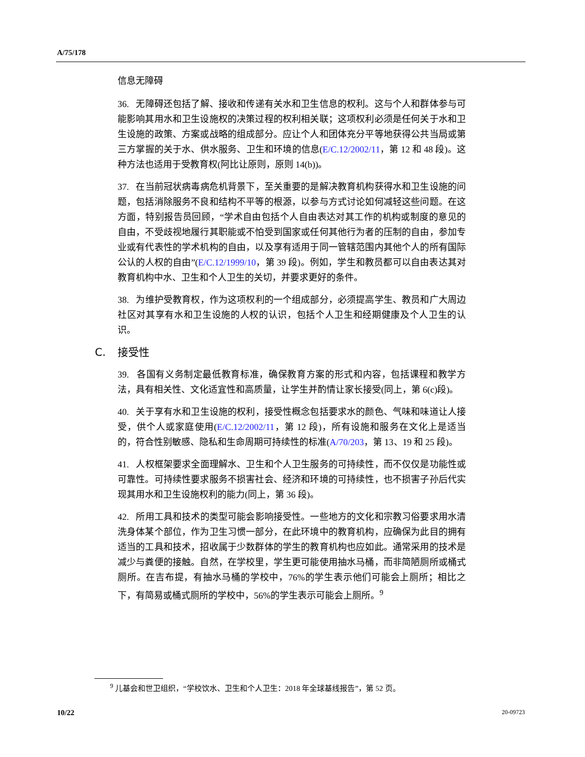A/75/178
信息无障碍
36. 无障碍还包括了解、接收和传递有关水和卫生信息的权利。这与个人和群体参与可能影响其用水和卫生设施权的决策过程的权利相关联；这项权利必须是任何关于水和卫生设施的政策、方案或战略的组成部分。应让个人和团体充分平等地获得公共当局或第三方掌握的关于水、供水服务、卫生和环境的信息(E/C.12/2002/11，第 12 和 48 段)。这种方法也适用于受教育权(阿比让原则，原则 14(b))。
37. 在当前冠状病毒病危机背景下，至关重要的是解决教育机构获得水和卫生设施的问题，包括消除服务不良和结构不平等的根源，以参与方式讨论如何减轻这些问题。在这方面，特别报告员回顾，“学术自由包括个人自由表达对其工作的机构或制度的意见的自由，不受歧视地履行其职能或不怕受到国家或任何其他行为者的压制的自由，参加专业或有代表性的学术机构的自由，以及享有适用于同一管辖范围内其他个人的所有国际公认的人权的自由”(E/C.12/1999/10，第 39 段)。例如，学生和教员都可以自由表达其对教育机构中水、卫生和个人卫生的关切，并要求更好的条件。
38. 为维护受教育权，作为这项权利的一个组成部分，必须提高学生、教员和广大周边社区对其享有水和卫生设施的人权的认识，包括个人卫生和经期健康及个人卫生的认识。
C. 接受性
39. 各国有义务制定最低教育标准，确保教育方案的形式和内容，包括课程和教学方法，具有相关性、文化适宜性和高质量，让学生并酌情让家长接受(同上，第 6(c)段)。
40. 关于享有水和卫生设施的权利，接受性概念包括要求水的颜色、气味和味道让人接受，供个人或家庭使用(E/C.12/2002/11，第 12 段)，所有设施和服务在文化上是适当的，符合性别敏感、隐私和生命周期可持续性的标准(A/70/203，第 13、19 和 25 段)。
41. 人权框架要求全面理解水、卫生和个人卫生服务的可持续性，而不仅仅是功能性或可靠性。可持续性要求服务不损害社会、经济和环境的可持续性，也不损害子孙后代实现其用水和卫生设施权利的能力(同上，第 36 段)。
42. 所用工具和技术的类型可能会影响接受性。一些地方的文化和宗教习俗要求用水清洗身体某个部位，作为卫生习惯一部分，在此环境中的教育机构，应确保为此目的拥有适当的工具和技术，招收属于少数群体的学生的教育机构也应如此。通常采用的技术是减少与粪便的接触。自然，在学校里，学生更可能使用抽水马桶，而非简陋厕所或桶式厕所。在吉布提，有抽水马桶的学校中，76%的学生表示他们可能会上厕所；相比之下，有简易或桶式厕所的学校中，56%的学生表示可能会上厕所。<sup>9</sup>
<sup>9</sup> 儿基会和世卫组织，“学校饮水、卫生和个人卫生：2018 年全球基线报告”，第 52 页。
10/22 20-09723